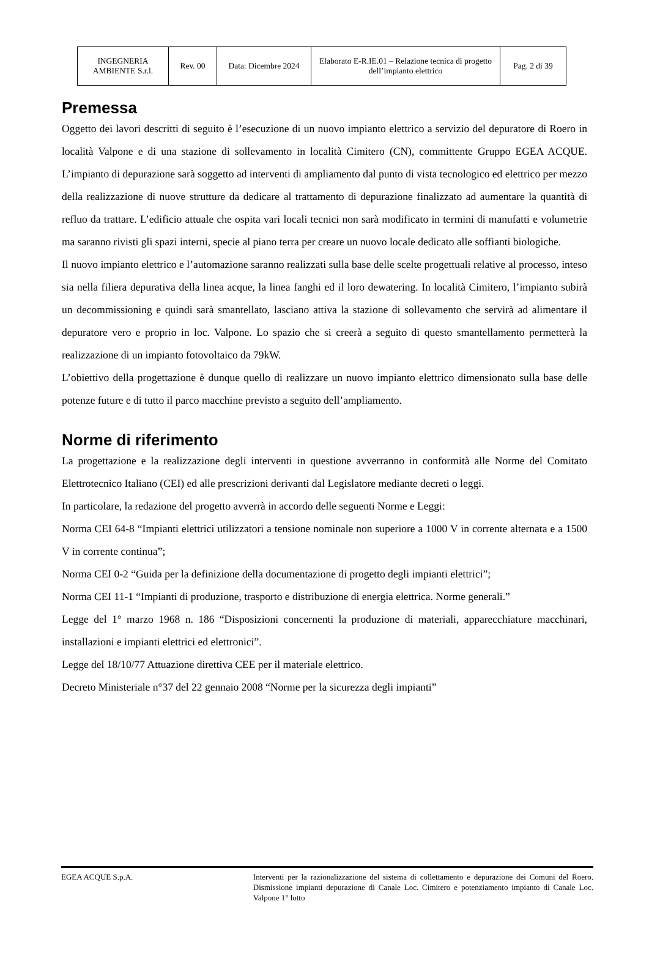| INGEGNERIA AMBIENTE S.r.l. | Rev. 00 | Data: Dicembre 2024 | Elaborato E-R.IE.01 – Relazione tecnica di progetto dell’impianto elettrico | Pag. 2 di 39 |
Premessa
Oggetto dei lavori descritti di seguito è l’esecuzione di un nuovo impianto elettrico a servizio del depuratore di Roero in località Valpone e di una stazione di sollevamento in località Cimitero (CN), committente Gruppo EGEA ACQUE. L’impianto di depurazione sarà soggetto ad interventi di ampliamento dal punto di vista tecnologico ed elettrico per mezzo della realizzazione di nuove strutture da dedicare al trattamento di depurazione finalizzato ad aumentare la quantità di refluo da trattare. L’edificio attuale che ospita vari locali tecnici non sarà modificato in termini di manufatti e volumetrie ma saranno rivisti gli spazi interni, specie al piano terra per creare un nuovo locale dedicato alle soffianti biologiche.
Il nuovo impianto elettrico e l’automazione saranno realizzati sulla base delle scelte progettuali relative al processo, inteso sia nella filiera depurativa della linea acque, la linea fanghi ed il loro dewatering. In località Cimitero, l’impianto subirà un decommissioning e quindi sarà smantellato, lasciano attiva la stazione di sollevamento che servirà ad alimentare il depuratore vero e proprio in loc. Valpone. Lo spazio che si creerà a seguito di questo smantellamento permetterà la realizzazione di un impianto fotovoltaico da 79kW.
L’obiettivo della progettazione è dunque quello di realizzare un nuovo impianto elettrico dimensionato sulla base delle potenze future e di tutto il parco macchine previsto a seguito dell’ampliamento.
Norme di riferimento
La progettazione e la realizzazione degli interventi in questione avverranno in conformità alle Norme del Comitato Elettrotecnico Italiano (CEI) ed alle prescrizioni derivanti dal Legislatore mediante decreti o leggi.
In particolare, la redazione del progetto avverrà in accordo delle seguenti Norme e Leggi:
Norma CEI 64-8 “Impianti elettrici utilizzatori a tensione nominale non superiore a 1000 V in corrente alternata e a 1500 V in corrente continua”;
Norma CEI 0-2 “Guida per la definizione della documentazione di progetto degli impianti elettrici”;
Norma CEI 11-1 “Impianti di produzione, trasporto e distribuzione di energia elettrica. Norme generali.”
Legge del 1° marzo 1968 n. 186 “Disposizioni concernenti la produzione di materiali, apparecchiature macchinari, installazioni e impianti elettrici ed elettronici”.
Legge del 18/10/77 Attuazione direttiva CEE per il materiale elettrico.
Decreto Ministeriale n°37 del 22 gennaio 2008 “Norme per la sicurezza degli impianti”
EGEA ACQUE S.p.A. Interventi per la razionalizzazione del sistema di collettamento e depurazione dei Comuni del Roero. Dismissione impianti depurazione di Canale Loc. Cimitero e potenziamento impianto di Canale Loc. Valpone 1° lotto